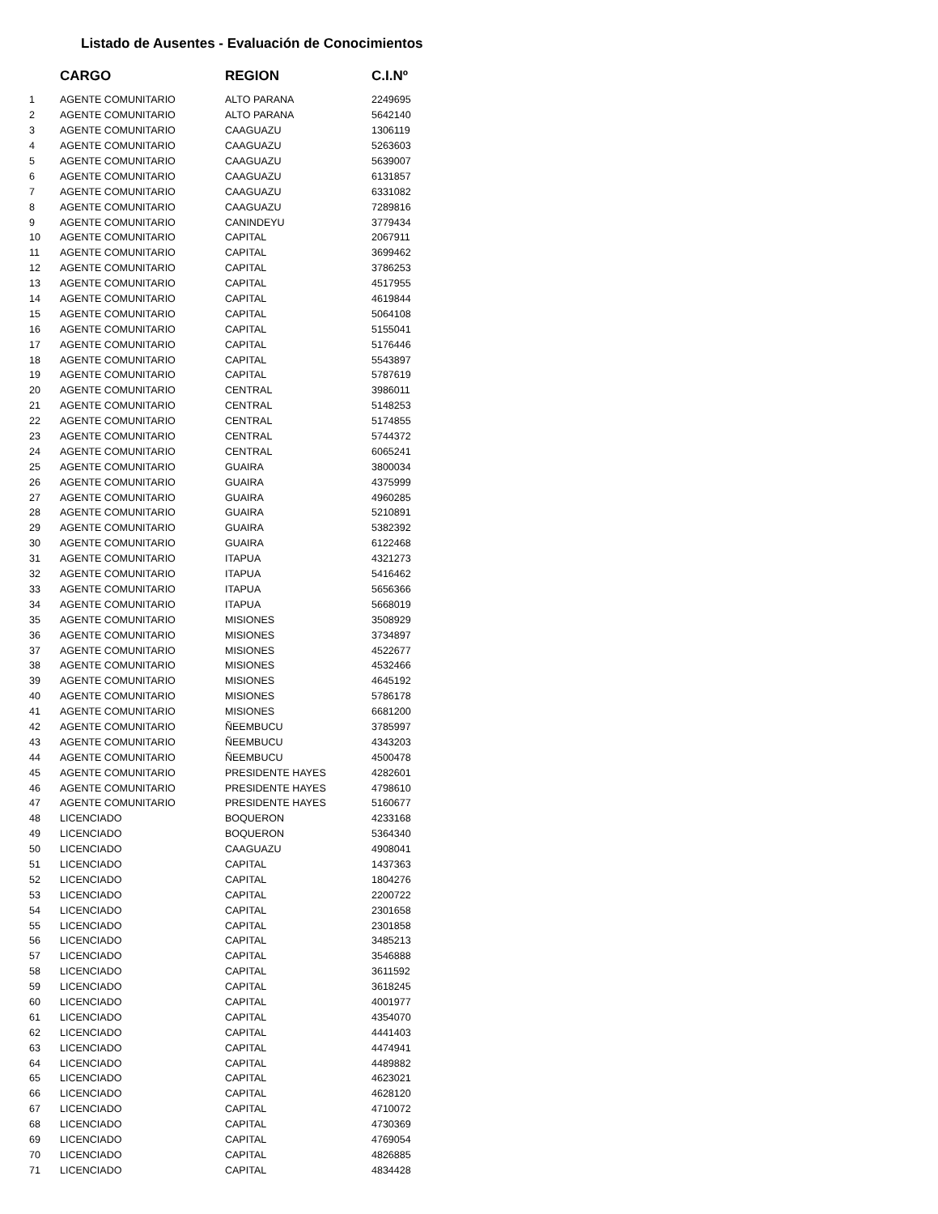Listado de Ausentes - Evaluación de Conocimientos
| | CARGO | REGION | C.I.Nº |
| --- | --- | --- | --- |
| 1 | AGENTE COMUNITARIO | ALTO PARANA | 2249695 |
| 2 | AGENTE COMUNITARIO | ALTO PARANA | 5642140 |
| 3 | AGENTE COMUNITARIO | CAAGUAZU | 1306119 |
| 4 | AGENTE COMUNITARIO | CAAGUAZU | 5263603 |
| 5 | AGENTE COMUNITARIO | CAAGUAZU | 5639007 |
| 6 | AGENTE COMUNITARIO | CAAGUAZU | 6131857 |
| 7 | AGENTE COMUNITARIO | CAAGUAZU | 6331082 |
| 8 | AGENTE COMUNITARIO | CAAGUAZU | 7289816 |
| 9 | AGENTE COMUNITARIO | CANINDEYU | 3779434 |
| 10 | AGENTE COMUNITARIO | CAPITAL | 2067911 |
| 11 | AGENTE COMUNITARIO | CAPITAL | 3699462 |
| 12 | AGENTE COMUNITARIO | CAPITAL | 3786253 |
| 13 | AGENTE COMUNITARIO | CAPITAL | 4517955 |
| 14 | AGENTE COMUNITARIO | CAPITAL | 4619844 |
| 15 | AGENTE COMUNITARIO | CAPITAL | 5064108 |
| 16 | AGENTE COMUNITARIO | CAPITAL | 5155041 |
| 17 | AGENTE COMUNITARIO | CAPITAL | 5176446 |
| 18 | AGENTE COMUNITARIO | CAPITAL | 5543897 |
| 19 | AGENTE COMUNITARIO | CAPITAL | 5787619 |
| 20 | AGENTE COMUNITARIO | CENTRAL | 3986011 |
| 21 | AGENTE COMUNITARIO | CENTRAL | 5148253 |
| 22 | AGENTE COMUNITARIO | CENTRAL | 5174855 |
| 23 | AGENTE COMUNITARIO | CENTRAL | 5744372 |
| 24 | AGENTE COMUNITARIO | CENTRAL | 6065241 |
| 25 | AGENTE COMUNITARIO | GUAIRA | 3800034 |
| 26 | AGENTE COMUNITARIO | GUAIRA | 4375999 |
| 27 | AGENTE COMUNITARIO | GUAIRA | 4960285 |
| 28 | AGENTE COMUNITARIO | GUAIRA | 5210891 |
| 29 | AGENTE COMUNITARIO | GUAIRA | 5382392 |
| 30 | AGENTE COMUNITARIO | GUAIRA | 6122468 |
| 31 | AGENTE COMUNITARIO | ITAPUA | 4321273 |
| 32 | AGENTE COMUNITARIO | ITAPUA | 5416462 |
| 33 | AGENTE COMUNITARIO | ITAPUA | 5656366 |
| 34 | AGENTE COMUNITARIO | ITAPUA | 5668019 |
| 35 | AGENTE COMUNITARIO | MISIONES | 3508929 |
| 36 | AGENTE COMUNITARIO | MISIONES | 3734897 |
| 37 | AGENTE COMUNITARIO | MISIONES | 4522677 |
| 38 | AGENTE COMUNITARIO | MISIONES | 4532466 |
| 39 | AGENTE COMUNITARIO | MISIONES | 4645192 |
| 40 | AGENTE COMUNITARIO | MISIONES | 5786178 |
| 41 | AGENTE COMUNITARIO | MISIONES | 6681200 |
| 42 | AGENTE COMUNITARIO | ÑEEMBUCU | 3785997 |
| 43 | AGENTE COMUNITARIO | ÑEEMBUCU | 4343203 |
| 44 | AGENTE COMUNITARIO | ÑEEMBUCU | 4500478 |
| 45 | AGENTE COMUNITARIO | PRESIDENTE HAYES | 4282601 |
| 46 | AGENTE COMUNITARIO | PRESIDENTE HAYES | 4798610 |
| 47 | AGENTE COMUNITARIO | PRESIDENTE HAYES | 5160677 |
| 48 | LICENCIADO | BOQUERON | 4233168 |
| 49 | LICENCIADO | BOQUERON | 5364340 |
| 50 | LICENCIADO | CAAGUAZU | 4908041 |
| 51 | LICENCIADO | CAPITAL | 1437363 |
| 52 | LICENCIADO | CAPITAL | 1804276 |
| 53 | LICENCIADO | CAPITAL | 2200722 |
| 54 | LICENCIADO | CAPITAL | 2301658 |
| 55 | LICENCIADO | CAPITAL | 2301858 |
| 56 | LICENCIADO | CAPITAL | 3485213 |
| 57 | LICENCIADO | CAPITAL | 3546888 |
| 58 | LICENCIADO | CAPITAL | 3611592 |
| 59 | LICENCIADO | CAPITAL | 3618245 |
| 60 | LICENCIADO | CAPITAL | 4001977 |
| 61 | LICENCIADO | CAPITAL | 4354070 |
| 62 | LICENCIADO | CAPITAL | 4441403 |
| 63 | LICENCIADO | CAPITAL | 4474941 |
| 64 | LICENCIADO | CAPITAL | 4489882 |
| 65 | LICENCIADO | CAPITAL | 4623021 |
| 66 | LICENCIADO | CAPITAL | 4628120 |
| 67 | LICENCIADO | CAPITAL | 4710072 |
| 68 | LICENCIADO | CAPITAL | 4730369 |
| 69 | LICENCIADO | CAPITAL | 4769054 |
| 70 | LICENCIADO | CAPITAL | 4826885 |
| 71 | LICENCIADO | CAPITAL | 4834428 |